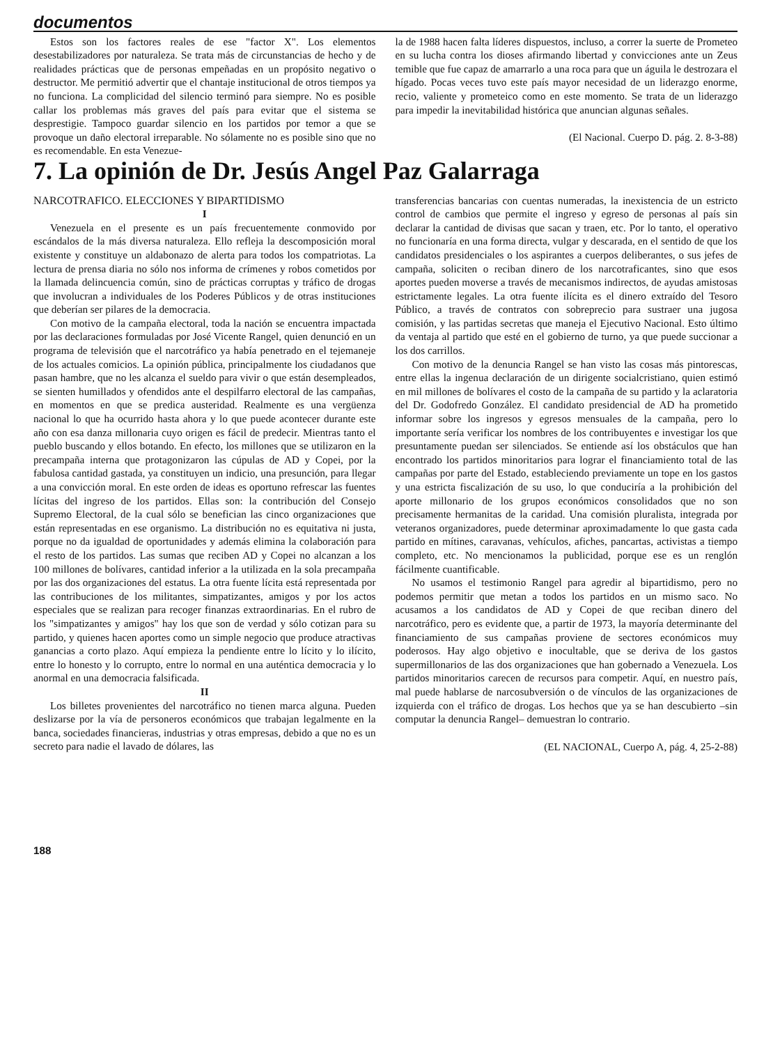documentos
Estos son los factores reales de ese "factor X". Los elementos desestabilizadores por naturaleza. Se trata más de circunstancias de hecho y de realidades prácticas que de personas empeñadas en un propósito negativo o destructor. Me permitió advertir que el chantaje institucional de otros tiempos ya no funciona. La complicidad del silencio terminó para siempre. No es posible callar los problemas más graves del país para evitar que el sistema se desprestigie. Tampoco guardar silencio en los partidos por temor a que se provoque un daño electoral irreparable. No sólamente no es posible sino que no es recomendable. En esta Venezue-
la de 1988 hacen falta líderes dispuestos, incluso, a correr la suerte de Prometeo en su lucha contra los dioses afirmando libertad y convicciones ante un Zeus temible que fue capaz de amarrarlo a una roca para que un águila le destrozara el hígado. Pocas veces tuvo este país mayor necesidad de un liderazgo enorme, recio, valiente y prometeico como en este momento. Se trata de un liderazgo para impedir la inevitabilidad histórica que anuncian algunas señales.
(El Nacional. Cuerpo D. pág. 2. 8-3-88)
7. La opinión de Dr. Jesús Angel Paz Galarraga
NARCOTRAFICO. ELECCIONES Y BIPARTIDISMO
I
Venezuela en el presente es un país frecuentemente conmovido por escándalos de la más diversa naturaleza. Ello refleja la descomposición moral existente y constituye un aldabonazo de alerta para todos los compatriotas. La lectura de prensa diaria no sólo nos informa de crímenes y robos cometidos por la llamada delincuencia común, sino de prácticas corruptas y tráfico de drogas que involucran a individuales de los Poderes Públicos y de otras instituciones que deberían ser pilares de la democracia.
Con motivo de la campaña electoral, toda la nación se encuentra impactada por las declaraciones formuladas por José Vicente Rangel, quien denunció en un programa de televisión que el narcotráfico ya había penetrado en el tejemaneje de los actuales comicios. La opinión pública, principalmente los ciudadanos que pasan hambre, que no les alcanza el sueldo para vivir o que están desempleados, se sienten humillados y ofendidos ante el despilfarro electoral de las campañas, en momentos en que se predica austeridad. Realmente es una vergüenza nacional lo que ha ocurrido hasta ahora y lo que puede acontecer durante este año con esa danza millonaria cuyo origen es fácil de predecir. Mientras tanto el pueblo buscando y ellos botando. En efecto, los millones que se utilizaron en la precampaña interna que protagonizaron las cúpulas de AD y Copei, por la fabulosa cantidad gastada, ya constituyen un indicio, una presunción, para llegar a una convicción moral. En este orden de ideas es oportuno refrescar las fuentes lícitas del ingreso de los partidos. Ellas son: la contribución del Consejo Supremo Electoral, de la cual sólo se benefician las cinco organizaciones que están representadas en ese organismo. La distribución no es equitativa ni justa, porque no da igualdad de oportunidades y además elimina la colaboración para el resto de los partidos. Las sumas que reciben AD y Copei no alcanzan a los 100 millones de bolívares, cantidad inferior a la utilizada en la sola precampaña por las dos organizaciones del estatus. La otra fuente lícita está representada por las contribuciones de los militantes, simpatizantes, amigos y por los actos especiales que se realizan para recoger finanzas extraordinarias. En el rubro de los "simpatizantes y amigos" hay los que son de verdad y sólo cotizan para su partido, y quienes hacen aportes como un simple negocio que produce atractivas ganancias a corto plazo. Aquí empieza la pendiente entre lo lícito y lo ilícito, entre lo honesto y lo corrupto, entre lo normal en una auténtica democracia y lo anormal en una democracia falsificada.
II
Los billetes provenientes del narcotráfico no tienen marca alguna. Pueden deslizarse por la vía de personeros económicos que trabajan legalmente en la banca, sociedades financieras, industrias y otras empresas, debido a que no es un secreto para nadie el lavado de dólares, las
transferencias bancarias con cuentas numeradas, la inexistencia de un estricto control de cambios que permite el ingreso y egreso de personas al país sin declarar la cantidad de divisas que sacan y traen, etc. Por lo tanto, el operativo no funcionaría en una forma directa, vulgar y descarada, en el sentido de que los candidatos presidenciales o los aspirantes a cuerpos deliberantes, o sus jefes de campaña, soliciten o reciban dinero de los narcotraficantes, sino que esos aportes pueden moverse a través de mecanismos indirectos, de ayudas amistosas estrictamente legales. La otra fuente ilícita es el dinero extraído del Tesoro Público, a través de contratos con sobreprecio para sustraer una jugosa comisión, y las partidas secretas que maneja el Ejecutivo Nacional. Esto último da ventaja al partido que esté en el gobierno de turno, ya que puede succionar a los dos carrillos.
Con motivo de la denuncia Rangel se han visto las cosas más pintorescas, entre ellas la ingenua declaración de un dirigente socialcristiano, quien estimó en mil millones de bolívares el costo de la campaña de su partido y la aclaratoria del Dr. Godofredo González. El candidato presidencial de AD ha prometido informar sobre los ingresos y egresos mensuales de la campaña, pero lo importante sería verificar los nombres de los contribuyentes e investigar los que presuntamente puedan ser silenciados. Se entiende así los obstáculos que han encontrado los partidos minoritarios para lograr el financiamiento total de las campañas por parte del Estado, estableciendo previamente un tope en los gastos y una estricta fiscalización de su uso, lo que conduciría a la prohibición del aporte millonario de los grupos económicos consolidados que no son precisamente hermanitas de la caridad. Una comisión pluralista, integrada por veteranos organizadores, puede determinar aproximadamente lo que gasta cada partido en mítines, caravanas, vehículos, afiches, pancartas, activistas a tiempo completo, etc. No mencionamos la publicidad, porque ese es un renglón fácilmente cuantificable.
No usamos el testimonio Rangel para agredir al bipartidismo, pero no podemos permitir que metan a todos los partidos en un mismo saco. No acusamos a los candidatos de AD y Copei de que reciban dinero del narcotráfico, pero es evidente que, a partir de 1973, la mayoría determinante del financiamiento de sus campañas proviene de sectores económicos muy poderosos. Hay algo objetivo e inocultable, que se deriva de los gastos supermillonarios de las dos organizaciones que han gobernado a Venezuela. Los partidos minoritarios carecen de recursos para competir. Aquí, en nuestro país, mal puede hablarse de narcosubversión o de vínculos de las organizaciones de izquierda con el tráfico de drogas. Los hechos que ya se han descubierto –sin computar la denuncia Rangel– demuestran lo contrario.
(EL NACIONAL, Cuerpo A, pág. 4, 25-2-88)
188